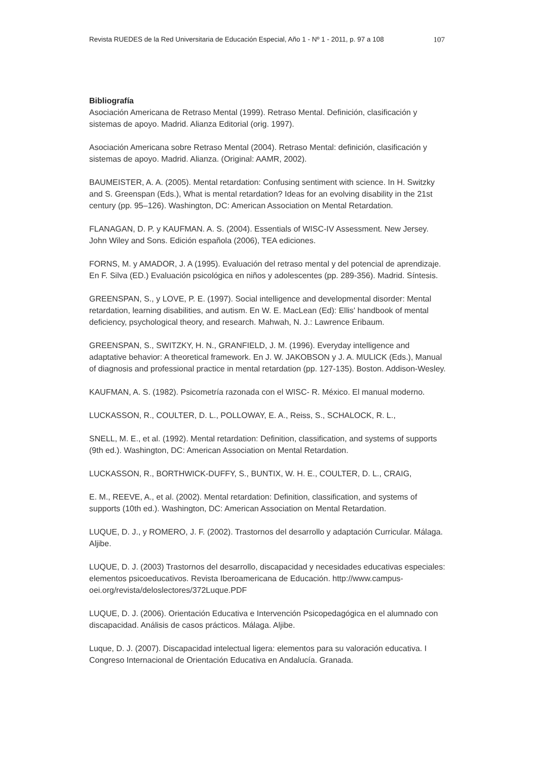Revista RUEDES de la Red Universitaria de Educación Especial, Año 1 - Nº 1 - 2011, p. 97 a 108 107
Bibliografía
Asociación Americana de Retraso Mental (1999). Retraso Mental. Definición, clasificación y sistemas de apoyo. Madrid. Alianza Editorial (orig. 1997).
Asociación Americana sobre Retraso Mental (2004). Retraso Mental: definición, clasificación y sistemas de apoyo. Madrid. Alianza. (Original: AAMR, 2002).
BAUMEISTER, A. A. (2005). Mental retardation: Confusing sentiment with science. In H. Switzky and S. Greenspan (Eds.), What is mental retardation? Ideas for an evolving disability in the 21st century (pp. 95–126). Washington, DC: American Association on Mental Retardation.
FLANAGAN, D. P. y KAUFMAN. A. S. (2004). Essentials of WISC-IV Assessment. New Jersey. John Wiley and Sons. Edición española (2006), TEA ediciones.
FORNS, M. y AMADOR, J. A (1995). Evaluación del retraso mental y del potencial de aprendizaje. En F. Silva (ED.) Evaluación psicológica en niños y adolescentes (pp. 289-356). Madrid. Síntesis.
GREENSPAN, S., y LOVE, P. E. (1997). Social intelligence and developmental disorder: Mental retardation, learning disabilities, and autism. En W. E. MacLean (Ed): Ellis' handbook of mental deficiency, psychological theory, and research. Mahwah, N. J.: Lawrence Eribaum.
GREENSPAN, S., SWITZKY, H. N., GRANFIELD, J. M. (1996). Everyday intelligence and adaptative behavior: A theoretical framework. En J. W. JAKOBSON y J. A. MULICK (Eds.), Manual of diagnosis and professional practice in mental retardation (pp. 127-135). Boston. Addison-Wesley.
KAUFMAN, A. S. (1982). Psicometría razonada con el WISC- R. México. El manual moderno.
LUCKASSON, R., COULTER, D. L., POLLOWAY, E. A., Reiss, S., SCHALOCK, R. L.,
SNELL, M. E., et al. (1992). Mental retardation: Definition, classification, and systems of supports (9th ed.). Washington, DC: American Association on Mental Retardation.
LUCKASSON, R., BORTHWICK-DUFFY, S., BUNTIX, W. H. E., COULTER, D. L., CRAIG,
E. M., REEVE, A., et al. (2002). Mental retardation: Definition, classification, and systems of supports (10th ed.). Washington, DC: American Association on Mental Retardation.
LUQUE, D. J., y ROMERO, J. F. (2002). Trastornos del desarrollo y adaptación Curricular. Málaga. Aljibe.
LUQUE, D. J. (2003) Trastornos del desarrollo, discapacidad y necesidades educativas especiales: elementos psicoeducativos. Revista Iberoamericana de Educación. http://www.campus-oei.org/revista/deloslectores/372Luque.PDF
LUQUE, D. J. (2006). Orientación Educativa e Intervención Psicopedagógica en el alumnado con discapacidad. Análisis de casos prácticos. Málaga. Aljibe.
Luque, D. J. (2007). Discapacidad intelectual ligera: elementos para su valoración educativa. I Congreso Internacional de Orientación Educativa en Andalucía. Granada.